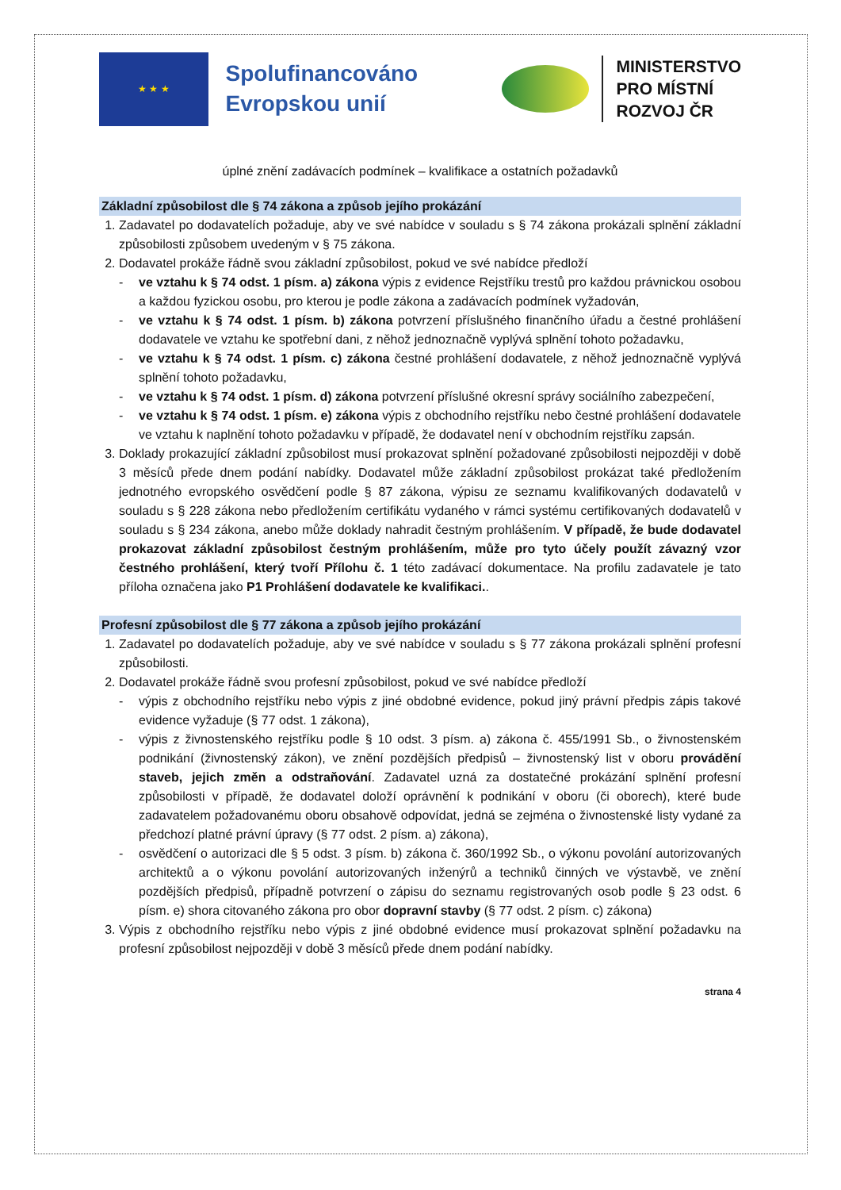★ ★ ★
Spolufinancováno Evropskou unií
MINISTERSTVO
PRO MÍSTNÍ
ROZVOJ ČR
úplné znění zadávacích podmínek – kvalifikace a ostatních požadavků
Základní způsobilost dle § 74 zákona a způsob jejího prokázání
1. Zadavatel po dodavatelích požaduje, aby ve své nabídce v souladu s § 74 zákona prokázali splnění základní způsobilosti způsobem uvedeným v § 75 zákona.
2. Dodavatel prokáže řádně svou základní způsobilost, pokud ve své nabídce předloží
- ve vztahu k § 74 odst. 1 písm. a) zákona výpis z evidence Rejstříku trestů pro každou právnickou osobou a každou fyzickou osobu, pro kterou je podle zákona a zadávacích podmínek vyžadován,
- ve vztahu k § 74 odst. 1 písm. b) zákona potvrzení příslušného finančního úřadu a čestné prohlášení dodavatele ve vztahu ke spotřební dani, z něhož jednoznačně vyplývá splnění tohoto požadavku,
- ve vztahu k § 74 odst. 1 písm. c) zákona čestné prohlášení dodavatele, z něhož jednoznačně vyplývá splnění tohoto požadavku,
- ve vztahu k § 74 odst. 1 písm. d) zákona potvrzení příslušné okresní správy sociálního zabezpečení,
- ve vztahu k § 74 odst. 1 písm. e) zákona výpis z obchodního rejstříku nebo čestné prohlášení dodavatele ve vztahu k naplnění tohoto požadavku v případě, že dodavatel není v obchodním rejstříku zapsán.
3. Doklady prokazující základní způsobilost musí prokazovat splnění požadované způsobilosti nejpozději v době 3 měsíců přede dnem podání nabídky. Dodavatel může základní způsobilost prokázat také předložením jednotného evropského osvědčení podle § 87 zákona, výpisu ze seznamu kvalifikovaných dodavatelů v souladu s § 228 zákona nebo předložením certifikátu vydaného v rámci systému certifikovaných dodavatelů v souladu s § 234 zákona, anebo může doklady nahradit čestným prohlášením. V případě, že bude dodavatel prokazovat základní způsobilost čestným prohlášením, může pro tyto účely použít závazný vzor čestného prohlášení, který tvoří Přílohu č. 1 této zadávací dokumentace. Na profilu zadavatele je tato příloha označena jako P1 Prohlášení dodavatele ke kvalifikaci..
Profesní způsobilost dle § 77 zákona a způsob jejího prokázání
1. Zadavatel po dodavatelích požaduje, aby ve své nabídce v souladu s § 77 zákona prokázali splnění profesní způsobilosti.
2. Dodavatel prokáže řádně svou profesní způsobilost, pokud ve své nabídce předloží
- výpis z obchodního rejstříku nebo výpis z jiné obdobné evidence, pokud jiný právní předpis zápis takové evidence vyžaduje (§ 77 odst. 1 zákona),
- výpis z živnostenského rejstříku podle § 10 odst. 3 písm. a) zákona č. 455/1991 Sb., o živnostenském podnikání (živnostenský zákon), ve znění pozdějších předpisů – živnostenský list v oboru provádění staveb, jejich změn a odstraňování. Zadavatel uzná za dostatečné prokázání splnění profesní způsobilosti v případě, že dodavatel doloží oprávnění k podnikání v oboru (či oborech), které bude zadavatelem požadovanému oboru obsahově odpovídat, jedná se zejména o živnostenské listy vydané za předchozí platné právní úpravy (§ 77 odst. 2 písm. a) zákona),
- osvědčení o autorizaci dle § 5 odst. 3 písm. b) zákona č. 360/1992 Sb., o výkonu povolání autorizovaných architektů a o výkonu povolání autorizovaných inženýrů a techniků činných ve výstavbě, ve znění pozdějších předpisů, případně potvrzení o zápisu do seznamu registrovaných osob podle § 23 odst. 6 písm. e) shora citovaného zákona pro obor dopravní stavby (§ 77 odst. 2 písm. c) zákona)
3. Výpis z obchodního rejstříku nebo výpis z jiné obdobné evidence musí prokazovat splnění požadavku na profesní způsobilost nejpozději v době 3 měsíců přede dnem podání nabídky.
strana 4